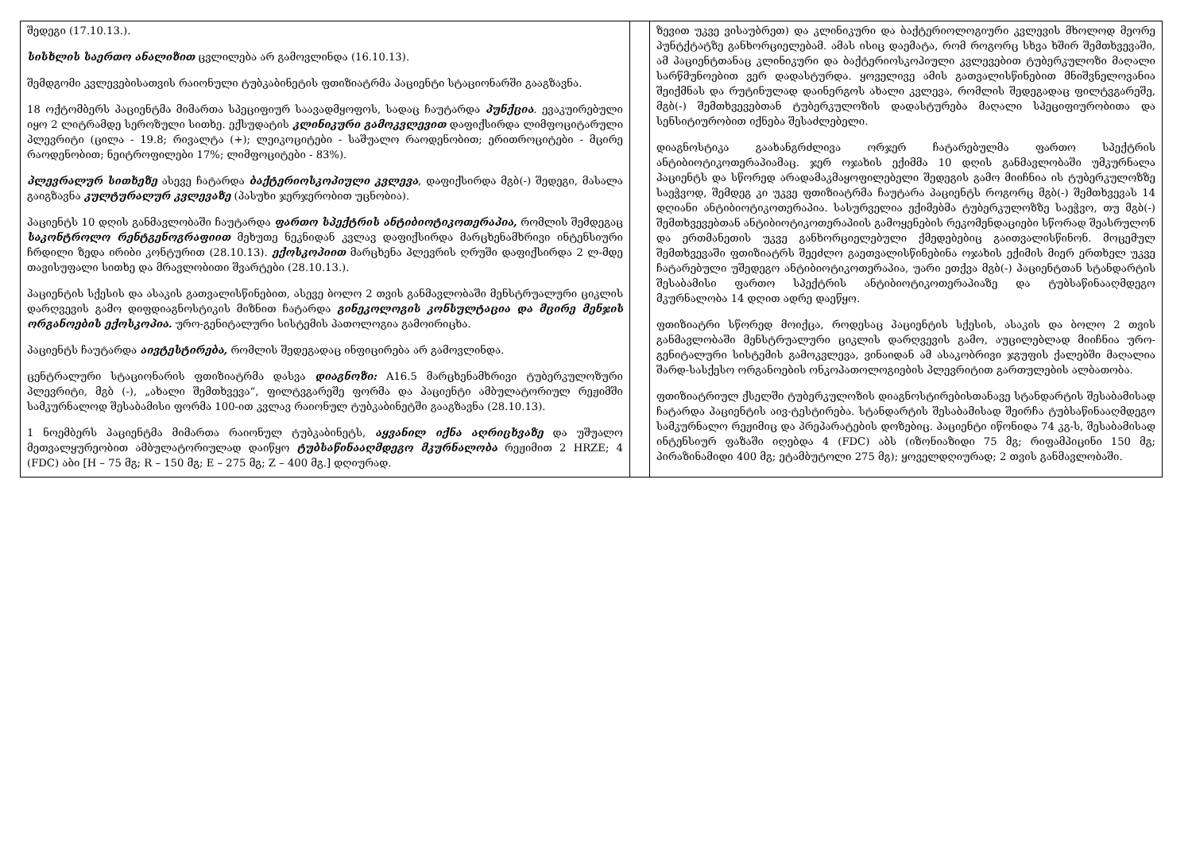| შედეგი (17.10.13.). სისხლის საერთო ანალიზით ცვლილება არ გამოვლინდა (16.10.13). შემდგომი კვლევებისათვის რაიონული ტუბკაბინეტის ფთიზიატრმა პაციენტი სტაციონარში გააგზავნა. 18 ოქტომბერს პაციენტმა მიმართა სპეციფიურ საავადმყოფოს, სადაც ჩაუტარდა პუნქცია . ევაკუირებული იყო 2 ლიტრამდე სეროზული სითხე. ექსუდატის კლინიკური გამოკვლევით დაფიქსირდა ლიმფოციტარული პლევრიტი (ცილა - 19.8; რივალტა (+); ლეიკოციტები - საშუალო რაოდენობით; ერითროციტები - მცირე რაოდენობით; ნეიტროფილები 17%; ლიმფოციტები - 83%). პლევრალურ სითხეზე ასევე ჩატარდა ბაქტერიოსკოპიული კვლევა , დაფიქსირდა მგბ(-) შედეგი, მასალა გაიგზავნა კულტურალურ კვლევაზე (პასუხი ჯერჯერობით უცნობია). პაციენტს 10 დღის განმავლობაში ჩაუტარდა ფართო სპექტრის ანტიბიოტიკოთერაპია, რომლის შემდეგაც საკონტროლო რენტგენოგრაფიით მეხუთე ნეკნიდან კვლავ დაფიქსირდა მარცხენამხრივი ინტენსიური ჩრდილი ზედა ირიბი კონტურით (28.10.13). ექოსკოპიით მარცხენა პლევრის ღრუში დაფიქსირდა 2 ლ-მდე თავისუფალი სითხე და მრავლობითი შვარტები (28.10.13.). პაციენტის სქესის და ასაკის გათვალისწინებით, ასევე ბოლო 2 თვის განმავლობაში მენსტრუალური ციკლის დარღვევის გამო დიფდიაგნოსტიკის მიზნით ჩატარდა გინეკოლოგის კონსულტაცია და მცირე მენჯის ორგანოების ექოსკოპია. ურო-გენიტალური სისტემის პათოლოგია გამოირიცხა. პაციენტს ჩაუტარდა აივტესტირება, რომლის შედეგადაც ინფიცირება არ გამოვლინდა. ცენტრალური სტაციონარის ფთიზიატრმა დასვა დიაგნოზი: A16.5 მარცხენამხრივი ტუბერკულოზური პლევრიტი, მგბ (-), „ახალი შემთხვევა“, ფილტვგარეშე ფორმა და პაციენტი ამბულატორიულ რეჟიმში სამკურნალოდ შესაბამისი ფორმა 100-ით კვლავ რაიონულ ტუბკაბინეტში გააგზავნა (28.10.13). 1 ნოემბერს პაციენტმა მიმართა რაიონულ ტუბკაბინეტს, აყვანილ იქნა აღრიცხვაზე და უშუალო მეთვალყურეობით ამბულატორიულად დაიწყო ტუბსაწინააღმდეგო მკურნალობა რეჟიმით 2 HRZE; 4 (FDC) აბი [H – 75 მგ; R – 150 მგ; E – 275 მგ; Z – 400 მგ.] დღიურად. | | ზევით უკვე ვისაუბრეთ) და კლინიკური და ბაქტერიოლოგიური კვლევის მხოლოდ მეორე პუნტქტატზე განხორციელებამ. ამას ისიც დაემატა, რომ როგორც სხვა ხშირ შემთხვევაში, ამ პაციენტთანაც კლინიკური და ბაქტერიოსკოპიული კვლევებით ტუბერკულოზი მაღალი სარწმუნოებით ვერ დადასტურდა. ყოველივე ამის გათვალისწინებით მნიშვნელოვანია შეიქმნას და რუტინულად დაინერგოს ახალი კვლევა, რომლის შედეგადაც ფილტვგარეშე, მგბ(-) შემთხვევებთან ტუბერკულოზის დადასტურება მაღალი სპეციფიურობითა და სენსიტიურობით იქნება შესაძლებელი. დიაგნოსტიკა გაახანგრძლივა ორჯერ ჩატარებულმა ფართო სპექტრის ანტიბიოტიკოთერაპიამაც. ჯერ ოჯახის ექიმმა 10 დღის განმავლობაში უმკურნალა პაციენტს და სწორედ არადამაკმაყოფილებელი შედეგის გამო მიიჩნია ის ტუბერკულოზზე საეჭვოდ, შემდეგ კი უკვე ფთიზიატრმა ჩაუტარა პაციენტს როგორც მგბ(-) შემთხვევას 14 დღიანი ანტიბიოტიკოთერაპია. სასურველია ექიმებმა ტუბერკულოზზე საეჭვო, თუ მგბ(-) შემთხვევებთან ანტიბიოტიკოთერაპიის გამოყენების რეკომენდაციები სწორად შეასრულონ და ერთმანეთის უკვე განხორციელებული ქმედებებიც გაითვალისწინონ. მოცემულ შემთხვევაში ფთიზიატრს შეეძლო გაეთვალისწინებინა ოჯახის ექიმის მიერ ერთხელ უკვე ჩატარებული უშედეგო ანტიბიოტიკოთერაპია, უარი ეთქვა მგბ(-) პაციენტთან სტანდარტის შესაბამისი ფართო სპექტრის ანტიბიოტიკოთერაპიაზე და ტუბსაწინააღმდეგო მკურნალობა 14 დღით ადრე დაეწყო. ფთიზიატრი სწორედ მოიქცა, როდესაც პაციენტის სქესის, ასაკის და ბოლო 2 თვის განმავლობაში მენსტრუალური ციკლის დარღვევის გამო, აუცილებლად მიიჩნია ურო-გენიტალური სისტემის გამოკვლევა, ვინაიდან ამ ასაკობრივი ჯგუფის ქალებში მაღალია შარდ-სასქესო ორგანოების ონკოპათოლოგიების პლევრიტით გართულების ალბათობა. ფთიზიატრიულ ქსელში ტუბერკულოზის დიაგნოსტირებისთანავე სტანდარტის შესაბამისად ჩატარდა პაციენტის აივ-ტესტირება. სტანდარტის შესაბამისად შეირჩა ტუბსაწინააღმდეგო სამკურნალო რეჟიმიც და პრეპარატების დოზებიც. პაციენტი იწონიდა 74 კგ-ს, შესაბამისად ინტენსიურ ფაზაში იღებდა 4 (FDC) აბს (იზონიაზიდი 75 მგ; რიფამპიცინი 150 მგ; პირაზინამიდი 400 მგ; ეტამბუტოლი 275 მგ); ყოველდღიურად; 2 თვის განმავლობაში. |